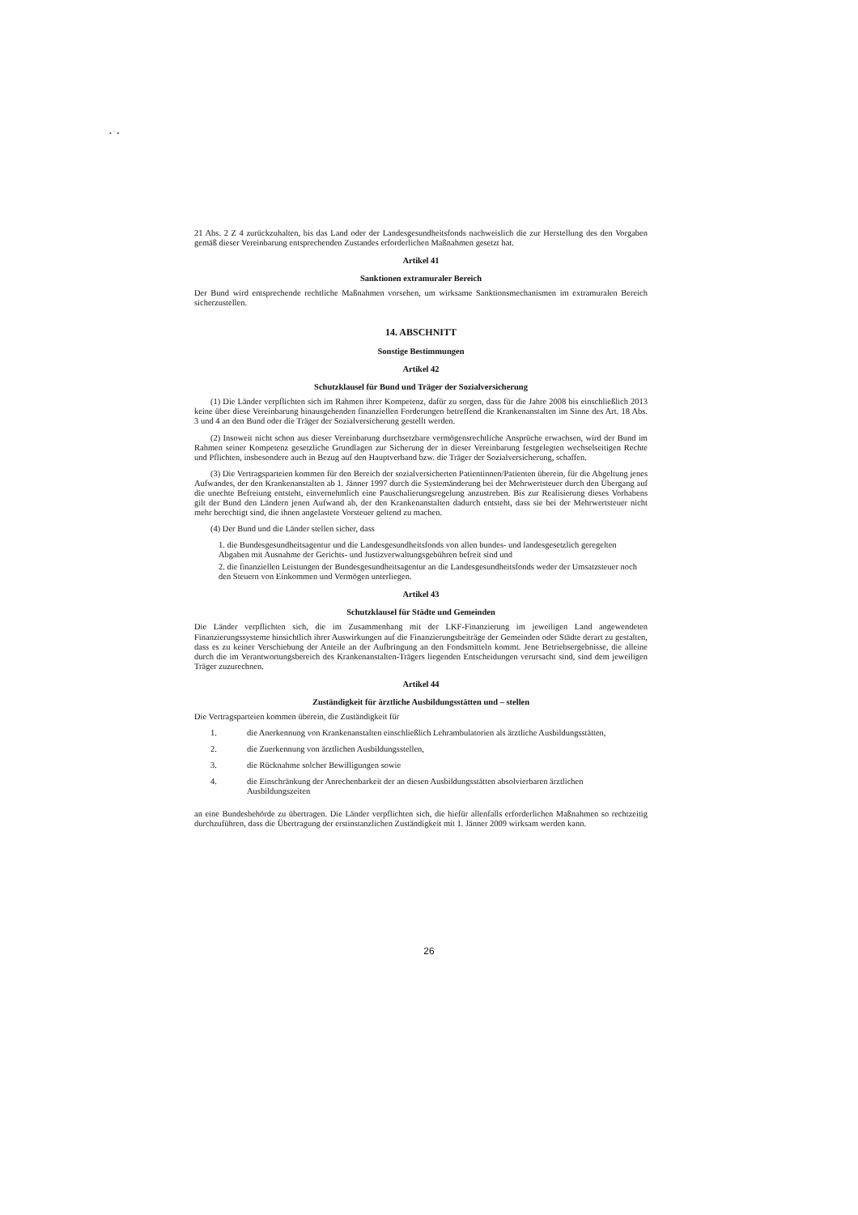• ˙ •
21 Abs. 2 Z 4 zurückzuhalten, bis das Land oder der Landesgesundheitsfonds nachweislich die zur Herstellung des den Vorgaben gemäß dieser Vereinbarung entsprechenden Zustandes erforderlichen Maßnahmen gesetzt hat.
Artikel 41
Sanktionen extramuraler Bereich
Der Bund wird entsprechende rechtliche Maßnahmen vorsehen, um wirksame Sanktionsmechanismen im extramuralen Bereich sicherzustellen.
14. ABSCHNITT
Sonstige Bestimmungen
Artikel 42
Schutzklausel für Bund und Träger der Sozialversicherung
(1) Die Länder verpflichten sich im Rahmen ihrer Kompetenz, dafür zu sorgen, dass für die Jahre 2008 bis einschließlich 2013 keine über diese Vereinbarung hinausgehenden finanziellen Forderungen betreffend die Krankenanstalten im Sinne des Art. 18 Abs. 3 und 4 an den Bund oder die Träger der Sozialversicherung gestellt werden.
(2) Insoweit nicht schon aus dieser Vereinbarung durchsetzbare vermögensrechtliche Ansprüche erwachsen, wird der Bund im Rahmen seiner Kompetenz gesetzliche Grundlagen zur Sicherung der in dieser Vereinbarung festgelegten wechselseitigen Rechte und Pflichten, insbesondere auch in Bezug auf den Hauptverband bzw. die Träger der Sozialversicherung, schaffen.
(3) Die Vertragsparteien kommen für den Bereich der sozialversicherten Patientinnen/Patienten überein, für die Abgeltung jenes Aufwandes, der den Krankenanstalten ab 1. Jänner 1997 durch die Systemänderung bei der Mehrwertsteuer durch den Übergang auf die unechte Befreiung entsteht, einvernehmlich eine Pauschalierungsregelung anzustreben. Bis zur Realisierung dieses Vorhabens gilt der Bund den Ländern jenen Aufwand ab, der den Krankenanstalten dadurch entsteht, dass sie bei der Mehrwertsteuer nicht mehr berechtigt sind, die ihnen angelastete Vorsteuer geltend zu machen.
(4) Der Bund und die Länder stellen sicher, dass
1. die Bundesgesundheitsagentur und die Landesgesundheitsfonds von allen bundes- und landesgesetzlich geregelten Abgaben mit Ausnahme der Gerichts- und Justizverwaltungsgebühren befreit sind und
2. die finanziellen Leistungen der Bundesgesundheitsagentur an die Landesgesundheitsfonds weder der Umsatzsteuer noch den Steuern von Einkommen und Vermögen unterliegen.
Artikel 43
Schutzklausel für Städte und Gemeinden
Die Länder verpflichten sich, die im Zusammenhang mit der LKF-Finanzierung im jeweiligen Land angewendeten Finanzierungssysteme hinsichtlich ihrer Auswirkungen auf die Finanzierungsbeiträge der Gemeinden oder Städte derart zu gestalten, dass es zu keiner Verschiebung der Anteile an der Aufbringung an den Fondsmitteln kommt. Jene Betriebsergebnisse, die alleine durch die im Verantwortungsbereich des Krankenanstalten-Trägers liegenden Entscheidungen verursacht sind, sind dem jeweiligen Träger zuzurechnen.
Artikel 44
Zuständigkeit für ärztliche Ausbildungsstätten und – stellen
Die Vertragsparteien kommen überein, die Zuständigkeit für
| 1. | die Anerkennung von Krankenanstalten einschließlich Lehrambulatorien als ärztliche Ausbildungsstätten, |
| 2. | die Zuerkennung von ärztlichen Ausbildungsstellen, |
| 3. | die Rücknahme solcher Bewilligungen sowie |
| 4. | die Einschränkung der Anrechenbarkeit der an diesen Ausbildungsstätten absolvierbaren ärztlichen Ausbildungszeiten |
an eine Bundesbehörde zu übertragen. Die Länder verpflichten sich, die hiefür allenfalls erforderlichen Maßnahmen so rechtzeitig durchzuführen, dass die Übertragung der erstinstanzlichen Zuständigkeit mit 1. Jänner 2009 wirksam werden kann.
26